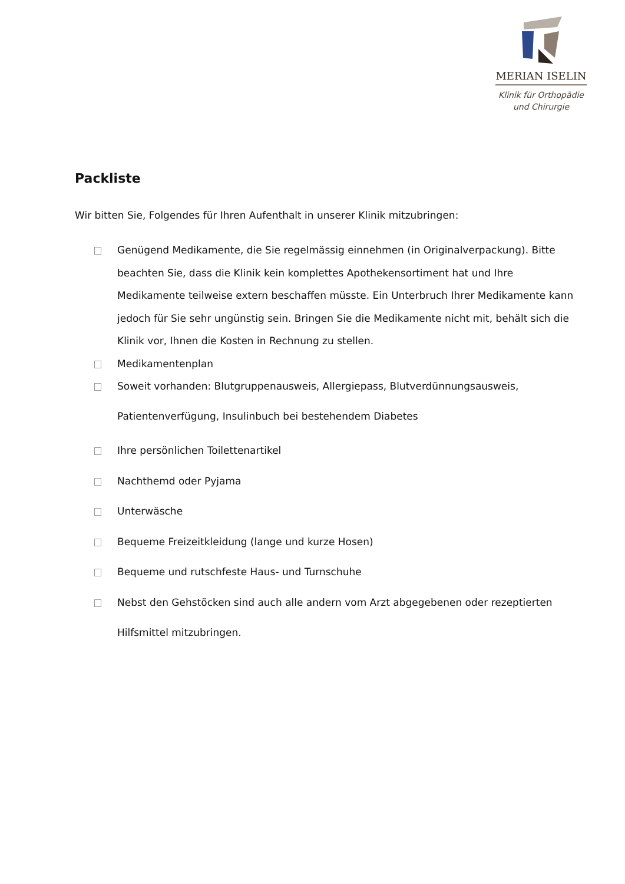MERIAN ISELIN
Klinik für Orthopädie
und Chirurgie
Packliste
Wir bitten Sie, Folgendes für Ihren Aufenthalt in unserer Klinik mitzubringen:
Genügend Medikamente, die Sie regelmässig einnehmen (in Originalverpackung). Bitte beachten Sie, dass die Klinik kein komplettes Apothekensortiment hat und Ihre Medikamente teilweise extern beschaffen müsste. Ein Unterbruch Ihrer Medikamente kann jedoch für Sie sehr ungünstig sein. Bringen Sie die Medikamente nicht mit, behält sich die Klinik vor, Ihnen die Kosten in Rechnung zu stellen.
Medikamentenplan
Soweit vorhanden: Blutgruppenausweis, Allergiepass, Blutverdünnungsausweis, Patientenverfügung, Insulinbuch bei bestehendem Diabetes
Ihre persönlichen Toilettenartikel
Nachthemd oder Pyjama
Unterwäsche
Bequeme Freizeitkleidung (lange und kurze Hosen)
Bequeme und rutschfeste Haus- und Turnschuhe
Nebst den Gehstöcken sind auch alle andern vom Arzt abgegebenen oder rezeptierten Hilfsmittel mitzubringen.